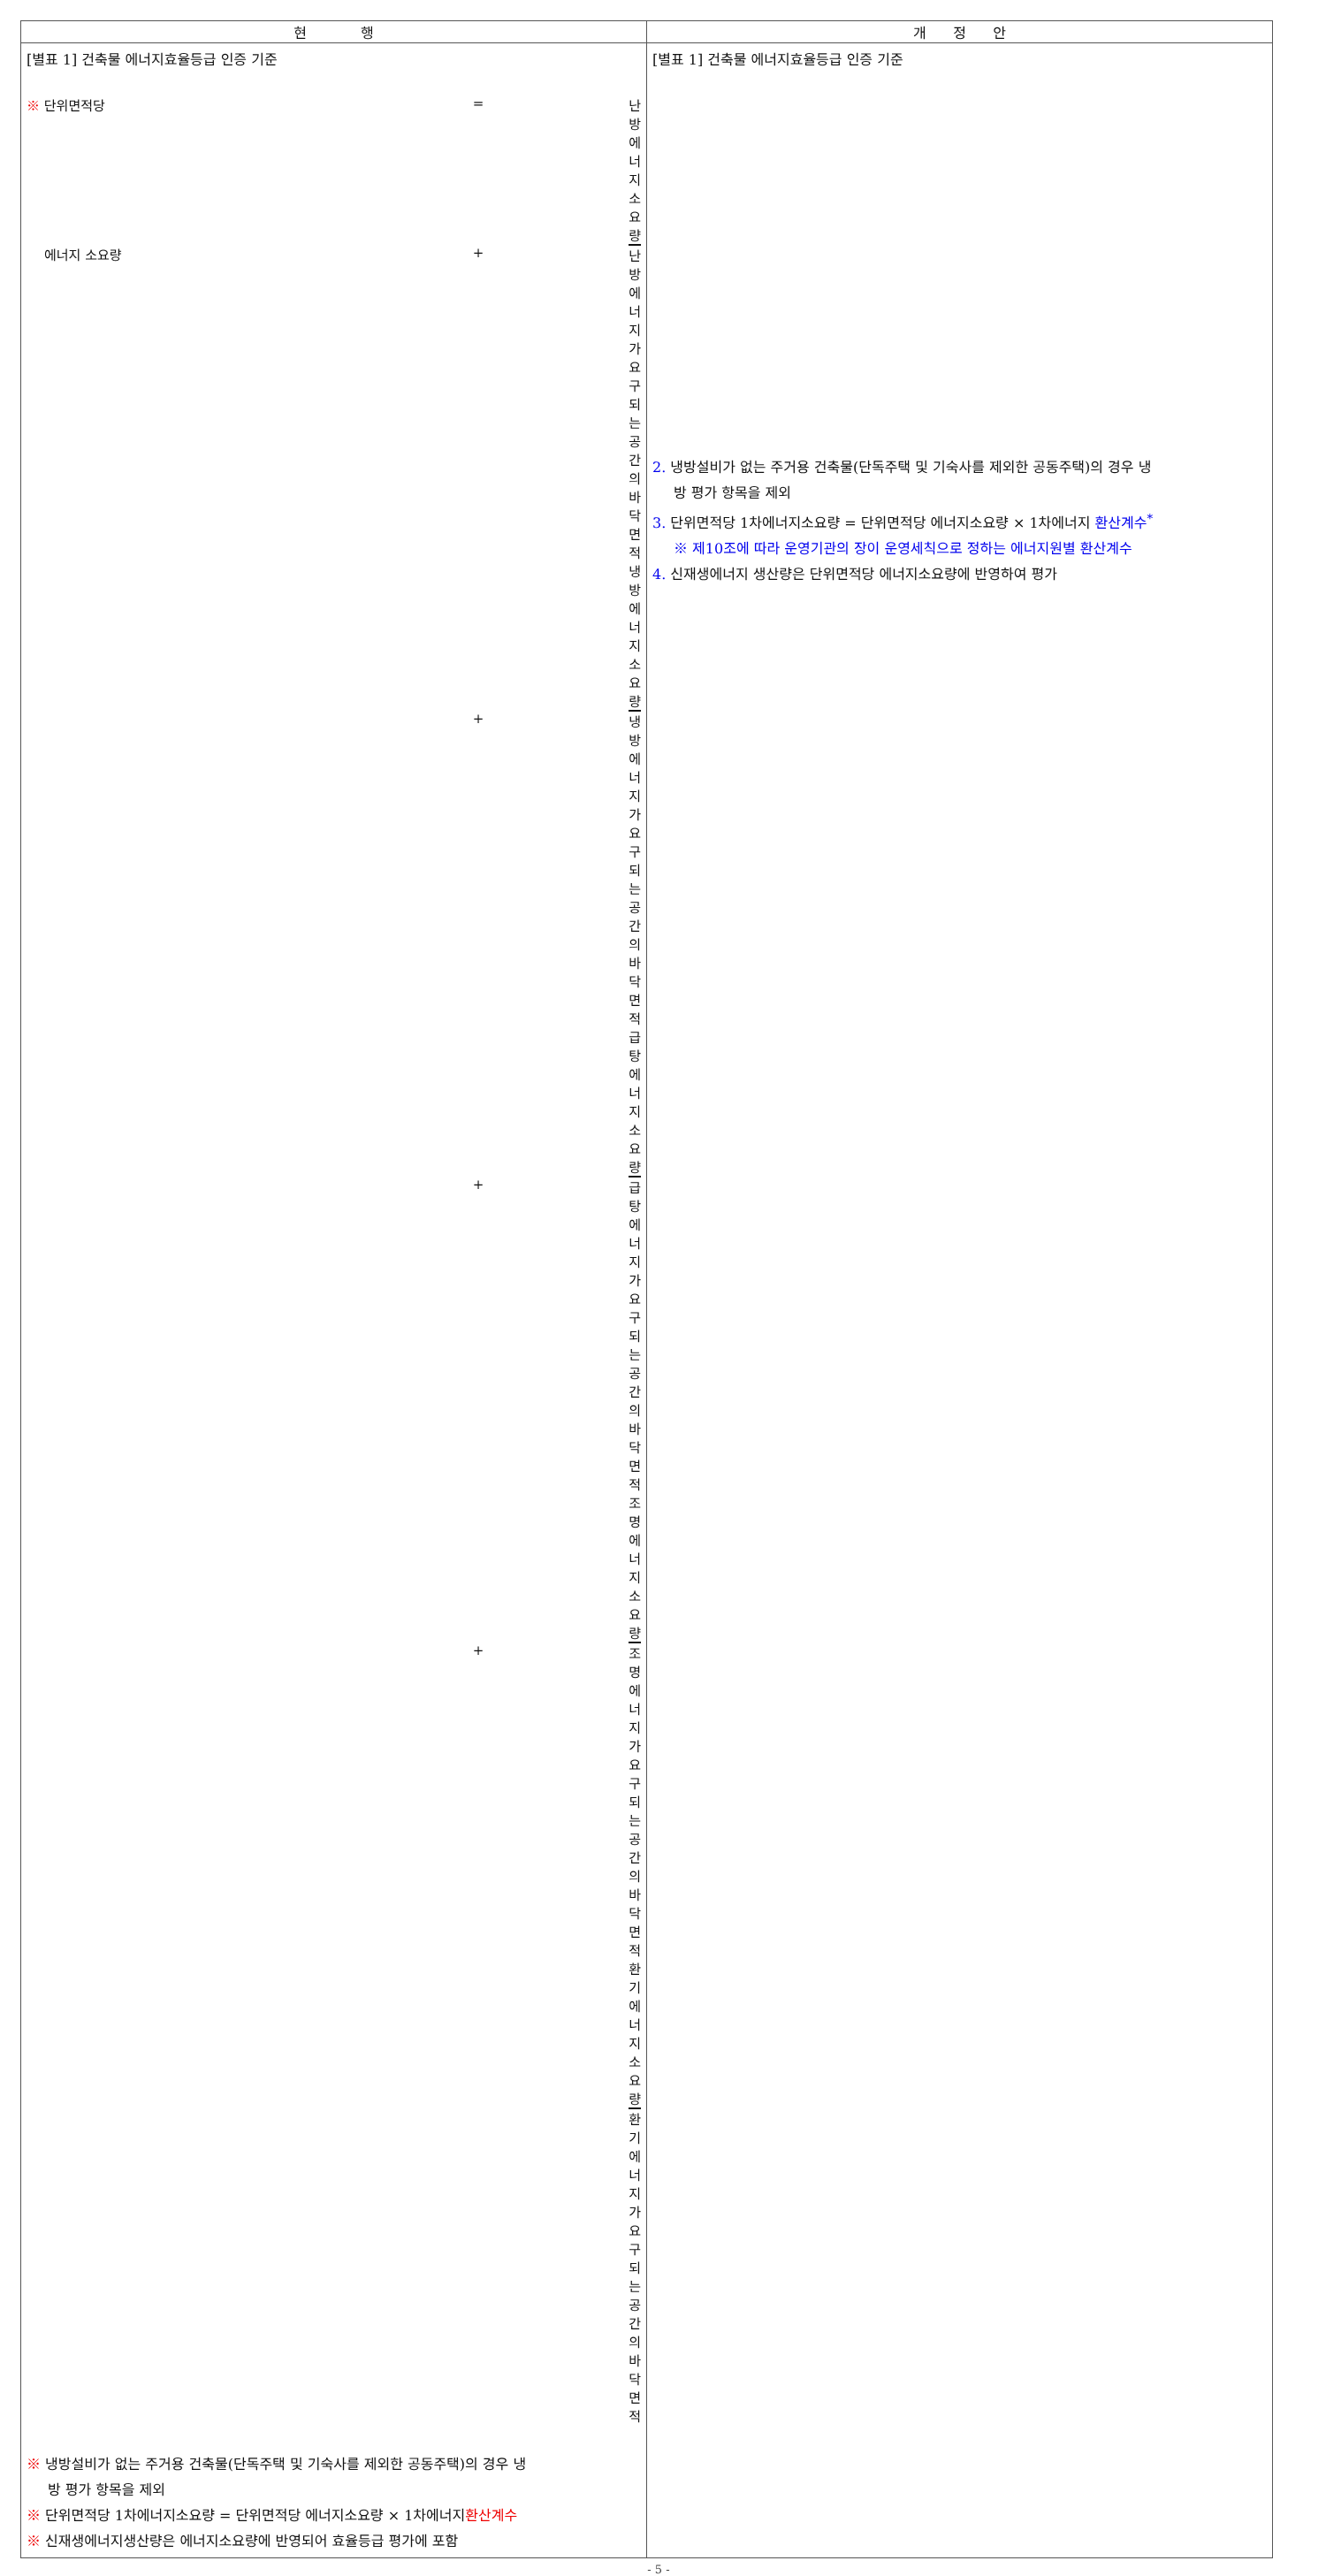| 현 행 | 개 정 안 |
| --- | --- |
| [별표 1] 건축물 에너지효율등급 인증 기준 / ※ 단위면적당 / = / / 난방에너지소요량 / / 에너지 소요량 / + / / 난방에너지가 요구되는 공간의 바닥면적 / / / / / 냉방에너지소요량 / / / + / / 냉방에너지가 요구되는 공간의 바닥면적 / / / / / 급탕에너지소요량 / / / + / / 급탕에너지가 요구되는 공간의 바닥면적 / / / / / 조명에너지소요량 / / / + / / 조명에너지가 요구되는 공간의 바닥면적 / / / / / 환기에너지소요량 / / / / / 환기에너지가 요구되는 공간의 바닥면적 / ※ 냉방설비가 없는 주거용 건축물(단독주택 및 기숙사를 제외한 공동주택)의 경우 냉 방 평가 항목을 제외 ※ 단위면적당 1차에너지소요량 = 단위면적당 에너지소요량 × 1차에너지 환산계수 ※ 신재생에너지생산량은 에너지소요량에 반영되어 효율등급 평가에 포함 | [별표 1] 건축물 에너지효율등급 인증 기준 2. 냉방설비가 없는 주거용 건축물(단독주택 및 기숙사를 제외한 공동주택)의 경우 냉 방 평가 항목을 제외 3. 단위면적당 1차에너지소요량 = 단위면적당 에너지소요량 × 1차에너지 환산계수<sup>*</sup> ※ 제10조에 따라 운영기관의 장이 운영세칙으로 정하는 에너지원별 환산계수 4. 신재생에너지 생산량은 단위면적당 에너지소요량에 반영하여 평가 |
- 5 -